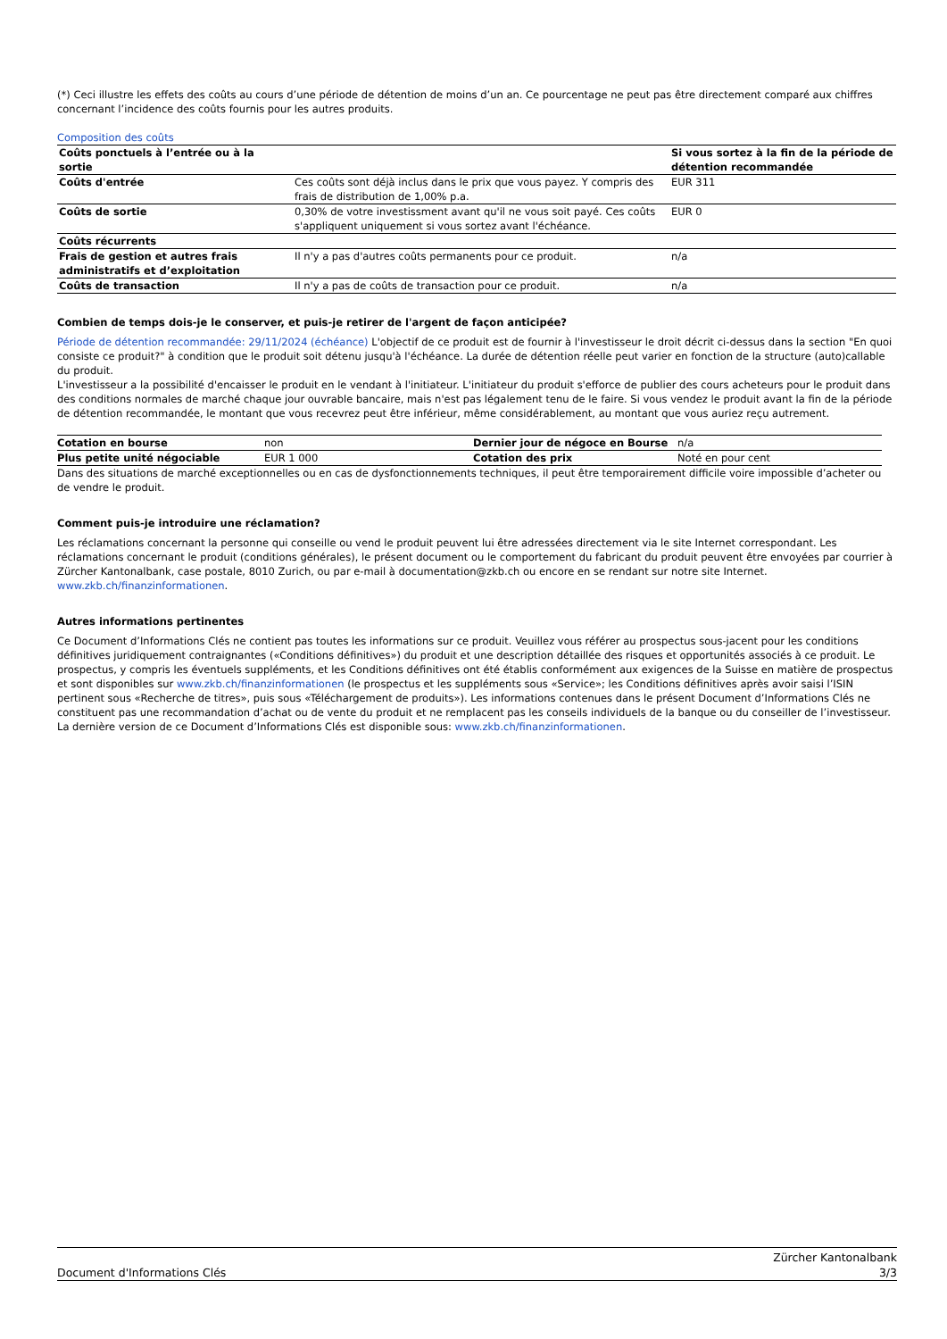(*) Ceci illustre les effets des coûts au cours d’une période de détention de moins d’un an. Ce pourcentage ne peut pas être directement comparé aux chiffres concernant l’incidence des coûts fournis pour les autres produits.
Composition des coûts
| Coûts ponctuels à l’entrée ou à la sortie | | Si vous sortez à la fin de la période de détention recommandée |
| --- | --- | --- |
| Coûts d'entrée | Ces coûts sont déjà inclus dans le prix que vous payez. Y compris des frais de distribution de 1,00% p.a. | EUR 311 |
| Coûts de sortie | 0,30% de votre investissment avant qu'il ne vous soit payé. Ces coûts s'appliquent uniquement si vous sortez avant l'échéance. | EUR 0 |
| Coûts récurrents | | |
| Frais de gestion et autres frais administratifs et d’exploitation | Il n'y a pas d'autres coûts permanents pour ce produit. | n/a |
| Coûts de transaction | Il n'y a pas de coûts de transaction pour ce produit. | n/a |
Combien de temps dois-je le conserver, et puis-je retirer de l'argent de façon anticipée?
Période de détention recommandée: 29/11/2024 (échéance) L'objectif de ce produit est de fournir à l'investisseur le droit décrit ci-dessus dans la section "En quoi consiste ce produit?" à condition que le produit soit détenu jusqu'à l'échéance. La durée de détention réelle peut varier en fonction de la structure (auto)callable du produit.
L'investisseur a la possibilité d'encaisser le produit en le vendant à l'initiateur. L'initiateur du produit s'efforce de publier des cours acheteurs pour le produit dans des conditions normales de marché chaque jour ouvrable bancaire, mais n'est pas légalement tenu de le faire. Si vous vendez le produit avant la fin de la période de détention recommandée, le montant que vous recevrez peut être inférieur, même considérablement, au montant que vous auriez reçu autrement.
| Cotation en bourse | non | Dernier jour de négoce en Bourse | n/a |
| Plus petite unité négociable | EUR 1 000 | Cotation des prix | Noté en pour cent |
Dans des situations de marché exceptionnelles ou en cas de dysfonctionnements techniques, il peut être temporairement difficile voire impossible d’acheter ou de vendre le produit.
Comment puis-je introduire une réclamation?
Les réclamations concernant la personne qui conseille ou vend le produit peuvent lui être adressées directement via le site Internet correspondant. Les réclamations concernant le produit (conditions générales), le présent document ou le comportement du fabricant du produit peuvent être envoyées par courrier à Zürcher Kantonalbank, case postale, 8010 Zurich, ou par e-mail à documentation@zkb.ch ou encore en se rendant sur notre site Internet. www.zkb.ch/finanzinformationen.
Autres informations pertinentes
Ce Document d’Informations Clés ne contient pas toutes les informations sur ce produit. Veuillez vous référer au prospectus sous-jacent pour les conditions définitives juridiquement contraignantes («Conditions définitives») du produit et une description détaillée des risques et opportunités associés à ce produit. Le prospectus, y compris les éventuels suppléments, et les Conditions définitives ont été établis conformément aux exigences de la Suisse en matière de prospectus et sont disponibles sur www.zkb.ch/finanzinformationen (le prospectus et les suppléments sous «Service»; les Conditions définitives après avoir saisi l’ISIN pertinent sous «Recherche de titres», puis sous «Téléchargement de produits»). Les informations contenues dans le présent Document d’Informations Clés ne constituent pas une recommandation d’achat ou de vente du produit et ne remplacent pas les conseils individuels de la banque ou du conseiller de l’investisseur. La dernière version de ce Document d’Informations Clés est disponible sous: www.zkb.ch/finanzinformationen.
Document d'Informations Clés Zürcher Kantonalbank
3/3